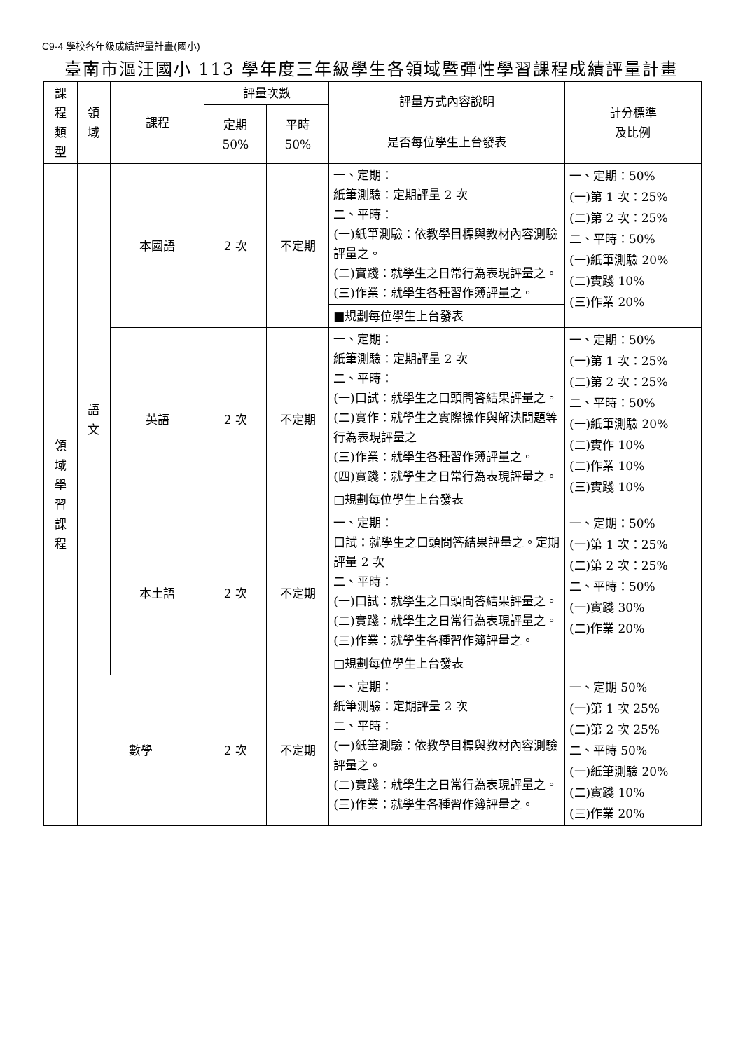C9-4 學校各年級成績評量計畫(國小)
臺南市漚汪國小 113 學年度三年級學生各領域暨彈性學習課程成績評量計畫
| 課程類型 | 領域 | 課程 | 評量次數 | | 評量方式內容說明 | 計分標準 及比例 |
| --- | --- | --- | --- | --- | --- | --- |
| | | | 定期 50% | 平時 50% | | |
| | | | | | 是否每位學生上台發表 | |
| 領域學習課程 | 語文 | 本國語 | 2 次 | 不定期 | 一、定期： 紙筆測驗：定期評量 2 次 二、平時： (一)紙筆測驗：依教學目標與教材內容測驗評量之。 (二)實踐：就學生之日常行為表現評量之。 (三)作業：就學生各種習作簿評量之。 | 一、定期：50% (一)第 1 次：25% (二)第 2 次：25% 二、平時：50% (一)紙筆測驗 20% (二)實踐 10% (三)作業 20% |
| | | | | | ■規劃每位學生上台發表 | |
| | | 英語 | 2 次 | 不定期 | 一、定期： 紙筆測驗：定期評量 2 次 二、平時： (一)口試：就學生之口頭問答結果評量之。 (二)實作：就學生之實際操作與解決問題等行為表現評量之 (三)作業：就學生各種習作簿評量之。 (四)實踐：就學生之日常行為表現評量之。 | 一、定期：50% (一)第 1 次：25% (二)第 2 次：25% 二、平時：50% (一)紙筆測驗 20% (二)實作 10% (二)作業 10% (三)實踐 10% |
| | | | | | □規劃每位學生上台發表 | |
| | | 本土語 | 2 次 | 不定期 | 一、定期： 口試：就學生之口頭問答結果評量之。定期評量 2 次 二、平時： (一)口試：就學生之口頭問答結果評量之。 (二)實踐：就學生之日常行為表現評量之。 (三)作業：就學生各種習作簿評量之。 | 一、定期：50% (一)第 1 次：25% (二)第 2 次：25% 二、平時：50% (一)實踐 30% (二)作業 20% |
| | | | | | □規劃每位學生上台發表 | |
| | 數學 | | 2 次 | 不定期 | 一、定期： 紙筆測驗：定期評量 2 次 二、平時： (一)紙筆測驗：依教學目標與教材內容測驗評量之。 (二)實踐：就學生之日常行為表現評量之。 (三)作業：就學生各種習作簿評量之。 | 一、定期 50% (一)第 1 次 25% (二)第 2 次 25% 二、平時 50% (一)紙筆測驗 20% (二)實踐 10% (三)作業 20% |